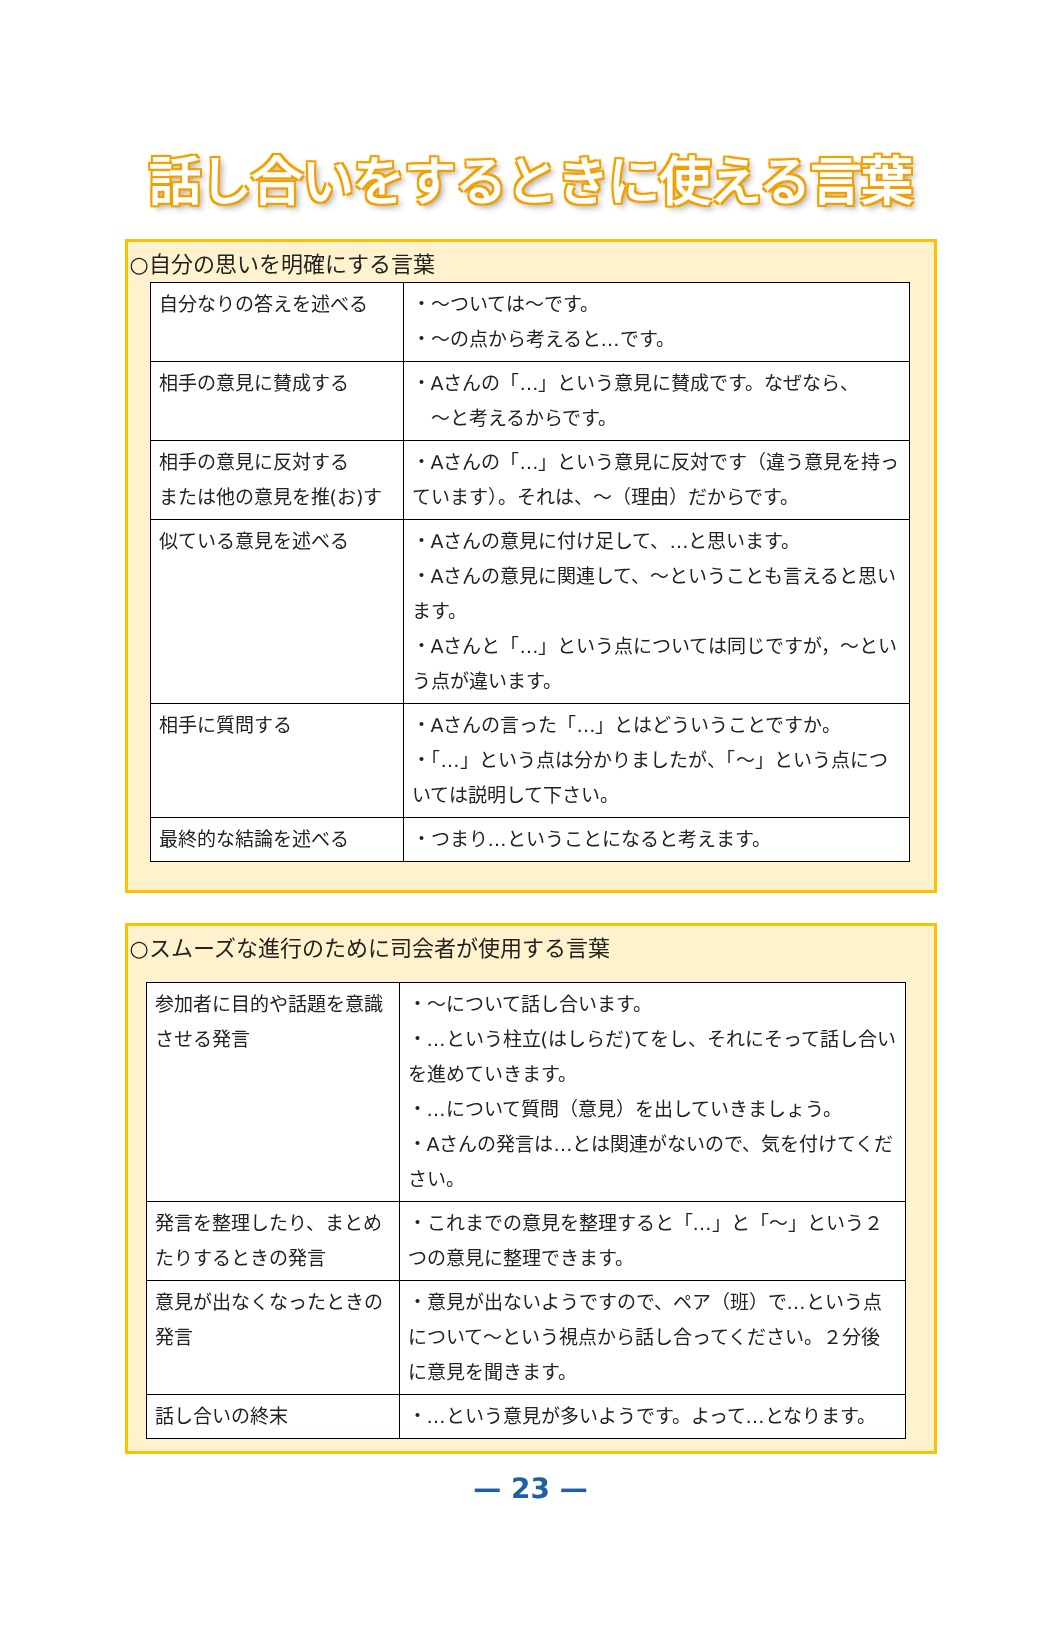話し合いをするときに使える言葉
○自分の思いを明確にする言葉
| 自分なりの答えを述べる | ・～ついては～です。 ・～の点から考えると…です。 |
| 相手の意見に賛成する | ・Aさんの「…」という意見に賛成です。なぜなら、 ～と考えるからです。 |
| 相手の意見に反対する または他の意見を推(お)す | ・Aさんの「…」という意見に反対です（違う意見を持っています）。それは、～（理由）だからです。 |
| 似ている意見を述べる | ・Aさんの意見に付け足して、…と思います。 ・Aさんの意見に関連して、～ということも言えると思います。 ・Aさんと「…」という点については同じですが，～という点が違います。 |
| 相手に質問する | ・Aさんの言った「…」とはどういうことですか。 ・「…」という点は分かりましたが、「～」という点については説明して下さい。 |
| 最終的な結論を述べる | ・つまり…ということになると考えます。 |
○スムーズな進行のために司会者が使用する言葉
| 参加者に目的や話題を意識させる発言 | ・～について話し合います。 ・…という柱立(はしらだ)てをし、それにそって話し合いを進めていきます。 ・…について質問（意見）を出していきましょう。 ・Aさんの発言は…とは関連がないので、気を付けてください。 |
| 発言を整理したり、まとめたりするときの発言 | ・これまでの意見を整理すると「…」と「～」という２つの意見に整理できます。 |
| 意見が出なくなったときの発言 | ・意見が出ないようですので、ペア（班）で…という点について～という視点から話し合ってください。２分後に意見を聞きます。 |
| 話し合いの終末 | ・…という意見が多いようです。よって…となります。 |
— 23 —